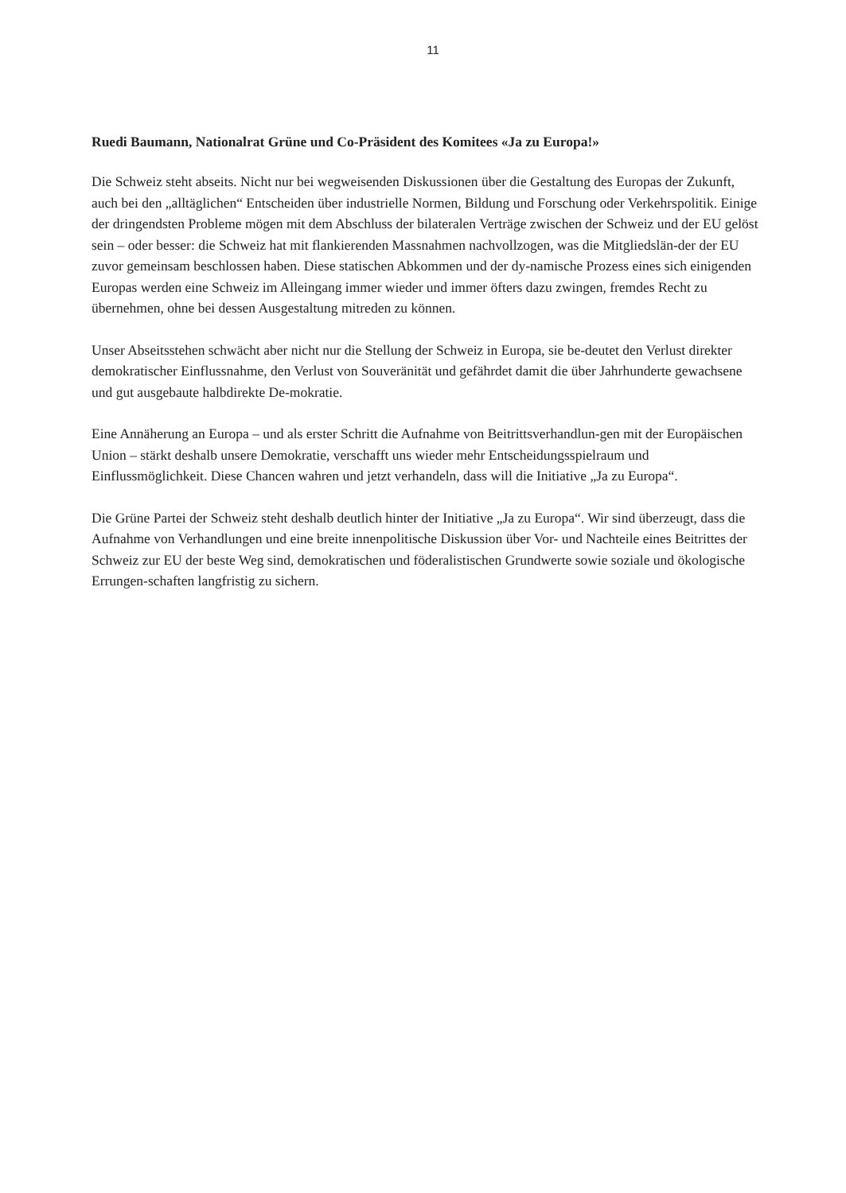11
Ruedi Baumann, Nationalrat Grüne und Co-Präsident des Komitees «Ja zu Europa!»
Die Schweiz steht abseits. Nicht nur bei wegweisenden Diskussionen über die Gestaltung des Europas der Zukunft, auch bei den „alltäglichen“ Entscheiden über industrielle Normen, Bildung und Forschung oder Verkehrspolitik. Einige der dringendsten Probleme mögen mit dem Abschluss der bilateralen Verträge zwischen der Schweiz und der EU gelöst sein – oder besser: die Schweiz hat mit flankierenden Massnahmen nachvollzogen, was die Mitgliedslän-der der EU zuvor gemeinsam beschlossen haben. Diese statischen Abkommen und der dy-namische Prozess eines sich einigenden Europas werden eine Schweiz im Alleingang immer wieder und immer öfters dazu zwingen, fremdes Recht zu übernehmen, ohne bei dessen Ausgestaltung mitreden zu können.
Unser Abseitsstehen schwächt aber nicht nur die Stellung der Schweiz in Europa, sie be-deutet den Verlust direkter demokratischer Einflussnahme, den Verlust von Souveränität und gefährdet damit die über Jahrhunderte gewachsene und gut ausgebaute halbdirekte De-mokratie.
Eine Annäherung an Europa – und als erster Schritt die Aufnahme von Beitrittsverhandlun-gen mit der Europäischen Union – stärkt deshalb unsere Demokratie, verschafft uns wieder mehr Entscheidungsspielraum und Einflussmöglichkeit. Diese Chancen wahren und jetzt verhandeln, dass will die Initiative „Ja zu Europa“.
Die Grüne Partei der Schweiz steht deshalb deutlich hinter der Initiative „Ja zu Europa“. Wir sind überzeugt, dass die Aufnahme von Verhandlungen und eine breite innenpolitische Diskussion über Vor- und Nachteile eines Beitrittes der Schweiz zur EU der beste Weg sind, demokratischen und föderalistischen Grundwerte sowie soziale und ökologische Errungen-schaften langfristig zu sichern.